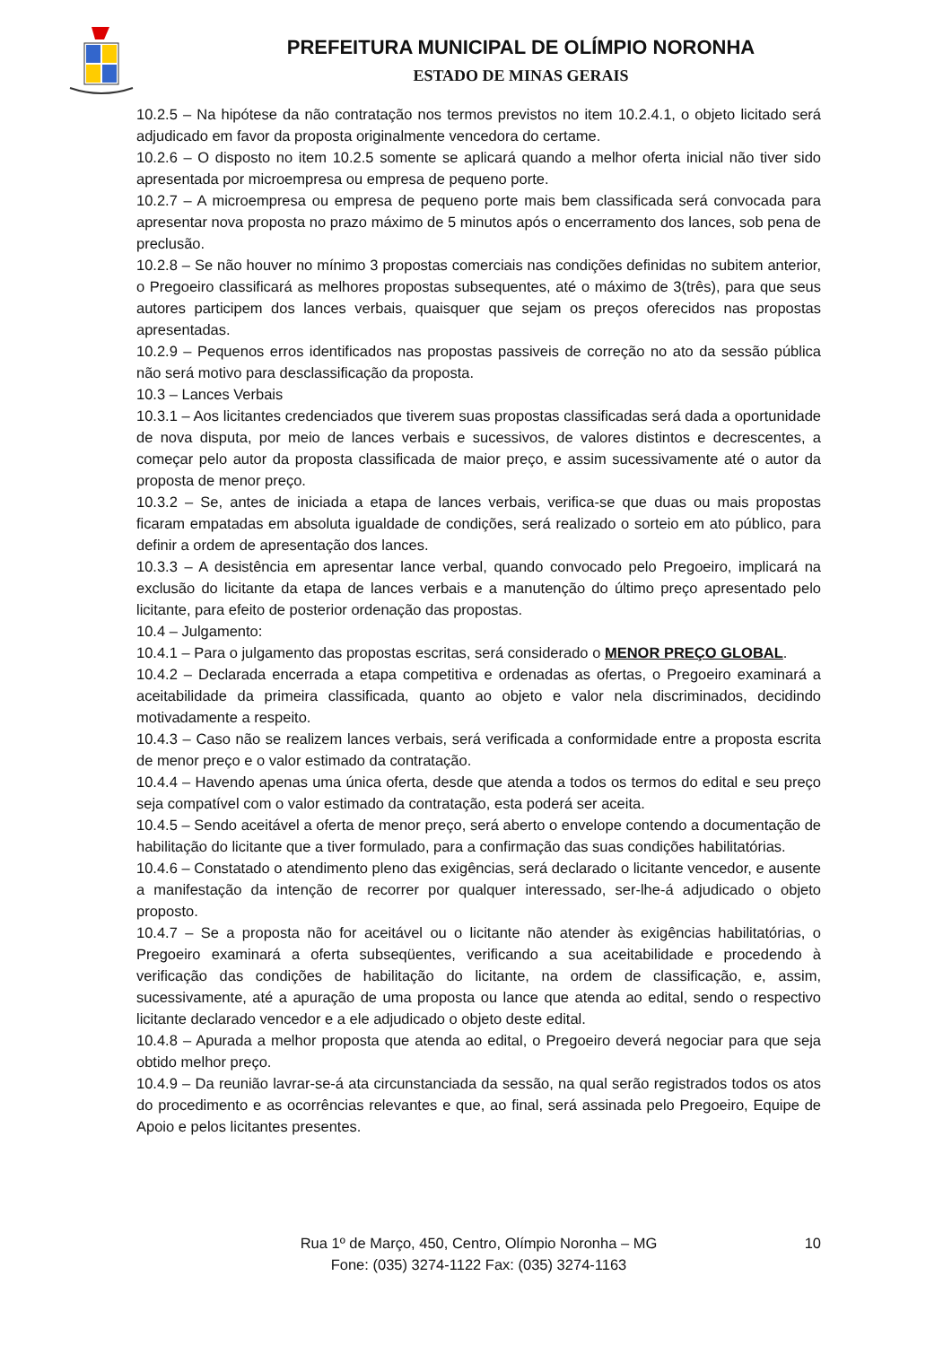PREFEITURA MUNICIPAL DE OLÍMPIO NORONHA
ESTADO DE MINAS GERAIS
10.2.5 – Na hipótese da não contratação nos termos previstos no item 10.2.4.1, o objeto licitado será adjudicado em favor da proposta originalmente vencedora do certame.
10.2.6 – O disposto no item 10.2.5 somente se aplicará quando a melhor oferta inicial não tiver sido apresentada por microempresa ou empresa de pequeno porte.
10.2.7 – A microempresa ou empresa de pequeno porte mais bem classificada será convocada para apresentar nova proposta no prazo máximo de 5 minutos após o encerramento dos lances, sob pena de preclusão.
10.2.8 – Se não houver no mínimo 3 propostas comerciais nas condições definidas no subitem anterior, o Pregoeiro classificará as melhores propostas subsequentes, até o máximo de 3(três), para que seus autores participem dos lances verbais, quaisquer que sejam os preços oferecidos nas propostas apresentadas.
10.2.9 – Pequenos erros identificados nas propostas passiveis de correção no ato da sessão pública não será motivo para desclassificação da proposta.
10.3 – Lances Verbais
10.3.1 – Aos licitantes credenciados que tiverem suas propostas classificadas será dada a oportunidade de nova disputa, por meio de lances verbais e sucessivos, de valores distintos e decrescentes, a começar pelo autor da proposta classificada de maior preço, e assim sucessivamente até o autor da proposta de menor preço.
10.3.2 – Se, antes de iniciada a etapa de lances verbais, verifica-se que duas ou mais propostas ficaram empatadas em absoluta igualdade de condições, será realizado o sorteio em ato público, para definir a ordem de apresentação dos lances.
10.3.3 – A desistência em apresentar lance verbal, quando convocado pelo Pregoeiro, implicará na exclusão do licitante da etapa de lances verbais e a manutenção do último preço apresentado pelo licitante, para efeito de posterior ordenação das propostas.
10.4 – Julgamento:
10.4.1 – Para o julgamento das propostas escritas, será considerado o MENOR PREÇO GLOBAL.
10.4.2 – Declarada encerrada a etapa competitiva e ordenadas as ofertas, o Pregoeiro examinará a aceitabilidade da primeira classificada, quanto ao objeto e valor nela discriminados, decidindo motivadamente a respeito.
10.4.3 – Caso não se realizem lances verbais, será verificada a conformidade entre a proposta escrita de menor preço e o valor estimado da contratação.
10.4.4 – Havendo apenas uma única oferta, desde que atenda a todos os termos do edital e seu preço seja compatível com o valor estimado da contratação, esta poderá ser aceita.
10.4.5 – Sendo aceitável a oferta de menor preço, será aberto o envelope contendo a documentação de habilitação do licitante que a tiver formulado, para a confirmação das suas condições habilitatórias.
10.4.6 – Constatado o atendimento pleno das exigências, será declarado o licitante vencedor, e ausente a manifestação da intenção de recorrer por qualquer interessado, ser-lhe-á adjudicado o objeto proposto.
10.4.7 – Se a proposta não for aceitável ou o licitante não atender às exigências habilitatórias, o Pregoeiro examinará a oferta subseqüentes, verificando a sua aceitabilidade e procedendo à verificação das condições de habilitação do licitante, na ordem de classificação, e, assim, sucessivamente, até a apuração de uma proposta ou lance que atenda ao edital, sendo o respectivo licitante declarado vencedor e a ele adjudicado o objeto deste edital.
10.4.8 – Apurada a melhor proposta que atenda ao edital, o Pregoeiro deverá negociar para que seja obtido melhor preço.
10.4.9 – Da reunião lavrar-se-á ata circunstanciada da sessão, na qual serão registrados todos os atos do procedimento e as ocorrências relevantes e que, ao final, será assinada pelo Pregoeiro, Equipe de Apoio e pelos licitantes presentes.
Rua 1º de Março, 450, Centro, Olímpio Noronha – MG
Fone: (035) 3274-1122 Fax: (035) 3274-1163
10